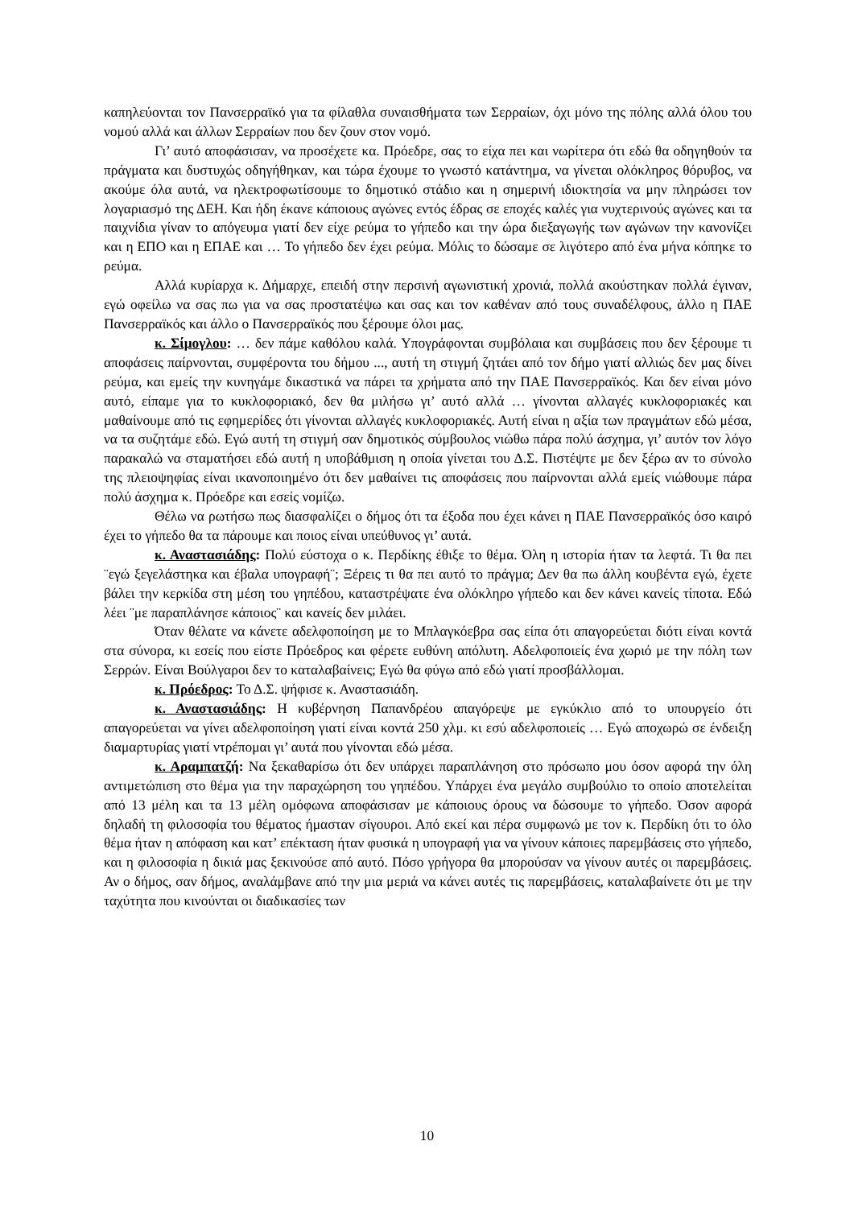καπηλεύονται τον Πανσερραϊκό για τα φίλαθλα συναισθήματα των Σερραίων, όχι μόνο της πόλης αλλά όλου του νομού αλλά και άλλων Σερραίων που δεν ζουν στον νομό.
Γι’ αυτό αποφάσισαν, να προσέχετε κα. Πρόεδρε, σας το είχα πει και νωρίτερα ότι εδώ θα οδηγηθούν τα πράγματα και δυστυχώς οδηγήθηκαν, και τώρα έχουμε το γνωστό κατάντημα, να γίνεται ολόκληρος θόρυβος, να ακούμε όλα αυτά, να ηλεκτροφωτίσουμε το δημοτικό στάδιο και η σημερινή ιδιοκτησία να μην πληρώσει τον λογαριασμό της ΔΕΗ. Και ήδη έκανε κάποιους αγώνες εντός έδρας σε εποχές καλές για νυχτερινούς αγώνες και τα παιχνίδια γίναν το απόγευμα γιατί δεν είχε ρεύμα το γήπεδο και την ώρα διεξαγωγής των αγώνων την κανονίζει και η ΕΠΟ και η ΕΠΑΕ και … Το γήπεδο δεν έχει ρεύμα. Μόλις το δώσαμε σε λιγότερο από ένα μήνα κόπηκε το ρεύμα.
Αλλά κυρίαρχα κ. Δήμαρχε, επειδή στην περσινή αγωνιστική χρονιά, πολλά ακούστηκαν πολλά έγιναν, εγώ οφείλω να σας πω για να σας προστατέψω και σας και τον καθέναν από τους συναδέλφους, άλλο η ΠΑΕ Πανσερραϊκός και άλλο ο Πανσερραϊκός που ξέρουμε όλοι μας.
κ. Σίμογλου: … δεν πάμε καθόλου καλά. Υπογράφονται συμβόλαια και συμβάσεις που δεν ξέρουμε τι αποφάσεις παίρνονται, συμφέροντα του δήμου ..., αυτή τη στιγμή ζητάει από τον δήμο γιατί αλλιώς δεν μας δίνει ρεύμα, και εμείς την κυνηγάμε δικαστικά να πάρει τα χρήματα από την ΠΑΕ Πανσερραϊκός. Και δεν είναι μόνο αυτό, είπαμε για το κυκλοφοριακό, δεν θα μιλήσω γι’ αυτό αλλά … γίνονται αλλαγές κυκλοφοριακές και μαθαίνουμε από τις εφημερίδες ότι γίνονται αλλαγές κυκλοφοριακές. Αυτή είναι η αξία των πραγμάτων εδώ μέσα, να τα συζητάμε εδώ. Εγώ αυτή τη στιγμή σαν δημοτικός σύμβουλος νιώθω πάρα πολύ άσχημα, γι’ αυτόν τον λόγο παρακαλώ να σταματήσει εδώ αυτή η υποβάθμιση η οποία γίνεται του Δ.Σ. Πιστέψτε με δεν ξέρω αν το σύνολο της πλειοψηφίας είναι ικανοποιημένο ότι δεν μαθαίνει τις αποφάσεις που παίρνονται αλλά εμείς νιώθουμε πάρα πολύ άσχημα κ. Πρόεδρε και εσείς νομίζω.
Θέλω να ρωτήσω πως διασφαλίζει ο δήμος ότι τα έξοδα που έχει κάνει η ΠΑΕ Πανσερραϊκός όσο καιρό έχει το γήπεδο θα τα πάρουμε και ποιος είναι υπεύθυνος γι’ αυτά.
κ. Αναστασιάδης: Πολύ εύστοχα ο κ. Περδίκης έθιξε το θέμα. Όλη η ιστορία ήταν τα λεφτά. Τι θα πει ¨εγώ ξεγελάστηκα και έβαλα υπογραφή¨; Ξέρεις τι θα πει αυτό το πράγμα; Δεν θα πω άλλη κουβέντα εγώ, έχετε βάλει την κερκίδα στη μέση του γηπέδου, καταστρέψατε ένα ολόκληρο γήπεδο και δεν κάνει κανείς τίποτα. Εδώ λέει ¨με παραπλάνησε κάποιος¨ και κανείς δεν μιλάει.
Όταν θέλατε να κάνετε αδελφοποίηση με το Μπλαγκόεβρα σας είπα ότι απαγορεύεται διότι είναι κοντά στα σύνορα, κι εσείς που είστε Πρόεδρος και φέρετε ευθύνη απόλυτη. Αδελφοποιείς ένα χωριό με την πόλη των Σερρών. Είναι Βούλγαροι δεν το καταλαβαίνεις; Εγώ θα φύγω από εδώ γιατί προσβάλλομαι.
κ. Πρόεδρος: Το Δ.Σ. ψήφισε κ. Αναστασιάδη.
κ. Αναστασιάδης: Η κυβέρνηση Παπανδρέου απαγόρεψε με εγκύκλιο από το υπουργείο ότι απαγορεύεται να γίνει αδελφοποίηση γιατί είναι κοντά 250 χλμ. κι εσύ αδελφοποιείς … Εγώ αποχωρώ σε ένδειξη διαμαρτυρίας γιατί ντρέπομαι γι’ αυτά που γίνονται εδώ μέσα.
κ. Αραμπατζή: Να ξεκαθαρίσω ότι δεν υπάρχει παραπλάνηση στο πρόσωπο μου όσον αφορά την όλη αντιμετώπιση στο θέμα για την παραχώρηση του γηπέδου. Υπάρχει ένα μεγάλο συμβούλιο το οποίο αποτελείται από 13 μέλη και τα 13 μέλη ομόφωνα αποφάσισαν με κάποιους όρους να δώσουμε το γήπεδο. Όσον αφορά δηλαδή τη φιλοσοφία του θέματος ήμασταν σίγουροι. Από εκεί και πέρα συμφωνώ με τον κ. Περδίκη ότι το όλο θέμα ήταν η απόφαση και κατ’ επέκταση ήταν φυσικά η υπογραφή για να γίνουν κάποιες παρεμβάσεις στο γήπεδο, και η φιλοσοφία η δικιά μας ξεκινούσε από αυτό. Πόσο γρήγορα θα μπορούσαν να γίνουν αυτές οι παρεμβάσεις. Αν ο δήμος, σαν δήμος, αναλάμβανε από την μια μεριά να κάνει αυτές τις παρεμβάσεις, καταλαβαίνετε ότι με την ταχύτητα που κινούνται οι διαδικασίες των
10